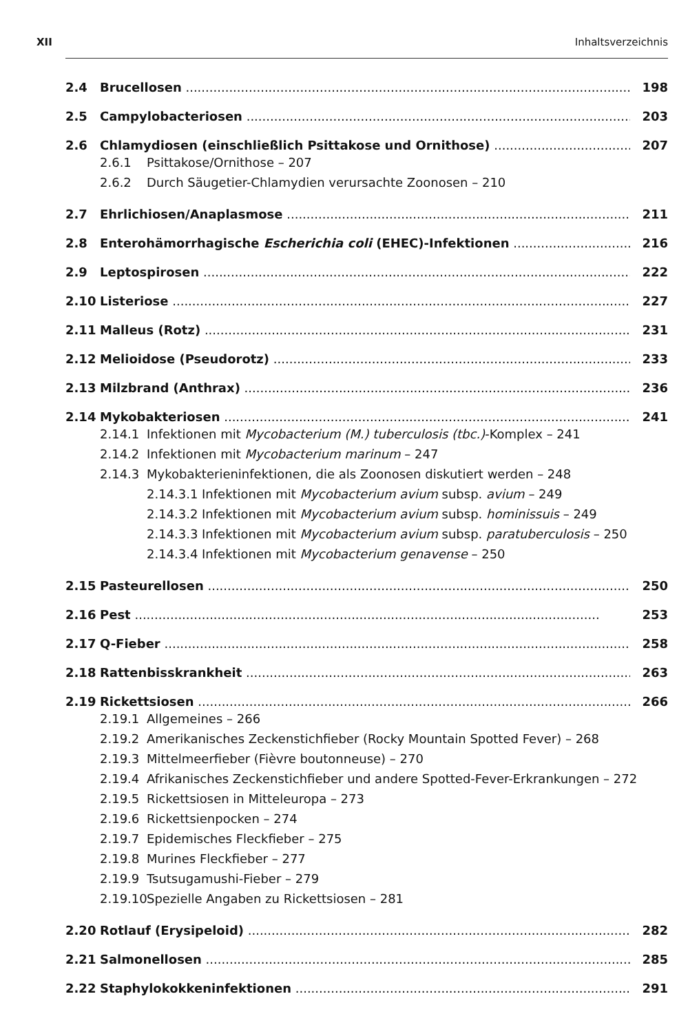XII Inhaltsverzeichnis
2.4 Brucellosen 198
2.5 Campylobacteriosen 203
2.6 Chlamydiosen (einschließlich Psittakose und Ornithose) 207
2.6.1 Psittakose/Ornithose – 207
2.6.2 Durch Säugetier-Chlamydien verursachte Zoonosen – 210
2.7 Ehrlichiosen/Anaplasmose 211
2.8 Enterohämorrhagische Escherichia coli (EHEC)-Infektionen 216
2.9 Leptospirosen 222
2.10 Listeriose 227
2.11 Malleus (Rotz) 231
2.12 Melioidose (Pseudorotz) 233
2.13 Milzbrand (Anthrax) 236
2.14 Mykobakteriosen 241
2.14.1 Infektionen mit Mycobacterium (M.) tuberculosis (tbc.)-Komplex – 241
2.14.2 Infektionen mit Mycobacterium marinum – 247
2.14.3 Mykobakterieninfektionen, die als Zoonosen diskutiert werden – 248
2.14.3.1 Infektionen mit Mycobacterium avium subsp. avium – 249
2.14.3.2 Infektionen mit Mycobacterium avium subsp. hominissuis – 249
2.14.3.3 Infektionen mit Mycobacterium avium subsp. paratuberculosis – 250
2.14.3.4 Infektionen mit Mycobacterium genavense – 250
2.15 Pasteurellosen 250
2.16 Pest 253
2.17 Q-Fieber 258
2.18 Rattenbisskrankheit 263
2.19 Rickettsiosen 266
2.19.1 Allgemeines – 266
2.19.2 Amerikanisches Zeckenstichfieber (Rocky Mountain Spotted Fever) – 268
2.19.3 Mittelmeerfieber (Fièvre boutonneuse) – 270
2.19.4 Afrikanisches Zeckenstichfieber und andere Spotted-Fever-Erkrankungen – 272
2.19.5 Rickettsiosen in Mitteleuropa – 273
2.19.6 Rickettsienpocken – 274
2.19.7 Epidemisches Fleckfieber – 275
2.19.8 Murines Fleckfieber – 277
2.19.9 Tsutsugamushi-Fieber – 279
2.19.10 Spezielle Angaben zu Rickettsiosen – 281
2.20 Rotlauf (Erysipeloid) 282
2.21 Salmonellosen 285
2.22 Staphylokokkeninfektionen 291